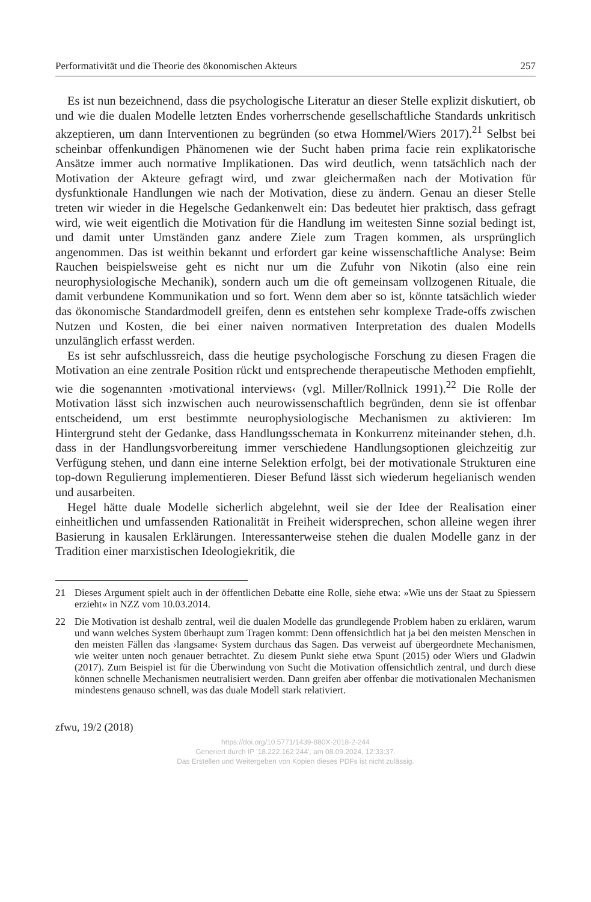Performativität und die Theorie des ökonomischen Akteurs 257
Es ist nun bezeichnend, dass die psychologische Literatur an dieser Stelle explizit diskutiert, ob und wie die dualen Modelle letzten Endes vorherrschende gesellschaftliche Standards unkritisch akzeptieren, um dann Interventionen zu begründen (so etwa Hommel/Wiers 2017).<sup>21</sup> Selbst bei scheinbar offenkundigen Phänomenen wie der Sucht haben prima facie rein explikatorische Ansätze immer auch normative Implikationen. Das wird deutlich, wenn tatsächlich nach der Motivation der Akteure gefragt wird, und zwar gleichermaßen nach der Motivation für dysfunktionale Handlungen wie nach der Motivation, diese zu ändern. Genau an dieser Stelle treten wir wieder in die Hegelsche Gedankenwelt ein: Das bedeutet hier praktisch, dass gefragt wird, wie weit eigentlich die Motivation für die Handlung im weitesten Sinne sozial bedingt ist, und damit unter Umständen ganz andere Ziele zum Tragen kommen, als ursprünglich angenommen. Das ist weithin bekannt und erfordert gar keine wissenschaftliche Analyse: Beim Rauchen beispielsweise geht es nicht nur um die Zufuhr von Nikotin (also eine rein neurophysiologische Mechanik), sondern auch um die oft gemeinsam vollzogenen Rituale, die damit verbundene Kommunikation und so fort. Wenn dem aber so ist, könnte tatsächlich wieder das ökonomische Standardmodell greifen, denn es entstehen sehr komplexe Trade-offs zwischen Nutzen und Kosten, die bei einer naiven normativen Interpretation des dualen Modells unzulänglich erfasst werden.
Es ist sehr aufschlussreich, dass die heutige psychologische Forschung zu diesen Fragen die Motivation an eine zentrale Position rückt und entsprechende therapeutische Methoden empfiehlt, wie die sogenannten ›motivational interviews‹ (vgl. Miller/Rollnick 1991).<sup>22</sup> Die Rolle der Motivation lässt sich inzwischen auch neurowissenschaftlich begründen, denn sie ist offenbar entscheidend, um erst bestimmte neurophysiologische Mechanismen zu aktivieren: Im Hintergrund steht der Gedanke, dass Handlungsschemata in Konkurrenz miteinander stehen, d.h. dass in der Handlungsvorbereitung immer verschiedene Handlungsoptionen gleichzeitig zur Verfügung stehen, und dann eine interne Selektion erfolgt, bei der motivationale Strukturen eine top-down Regulierung implementieren. Dieser Befund lässt sich wiederum hegelianisch wenden und ausarbeiten.
Hegel hätte duale Modelle sicherlich abgelehnt, weil sie der Idee der Realisation einer einheitlichen und umfassenden Rationalität in Freiheit widersprechen, schon alleine wegen ihrer Basierung in kausalen Erklärungen. Interessanterweise stehen die dualen Modelle ganz in der Tradition einer marxistischen Ideologiekritik, die
21 Dieses Argument spielt auch in der öffentlichen Debatte eine Rolle, siehe etwa: »Wie uns der Staat zu Spiessern erzieht« in NZZ vom 10.03.2014.
22 Die Motivation ist deshalb zentral, weil die dualen Modelle das grundlegende Problem haben zu erklären, warum und wann welches System überhaupt zum Tragen kommt: Denn offensichtlich hat ja bei den meisten Menschen in den meisten Fällen das ›langsame‹ System durchaus das Sagen. Das verweist auf übergeordnete Mechanismen, wie weiter unten noch genauer betrachtet. Zu diesem Punkt siehe etwa Spunt (2015) oder Wiers und Gladwin (2017). Zum Beispiel ist für die Überwindung von Sucht die Motivation offensichtlich zentral, und durch diese können schnelle Mechanismen neutralisiert werden. Dann greifen aber offenbar die motivationalen Mechanismen mindestens genauso schnell, was das duale Modell stark relativiert.
zfwu, 19/2 (2018)
https://doi.org/10.5771/1439-880X-2018-2-244
Generiert durch IP '18.222.162.244', am 08.09.2024, 12:33:37.
Das Erstellen und Weitergeben von Kopien dieses PDFs ist nicht zulässig.